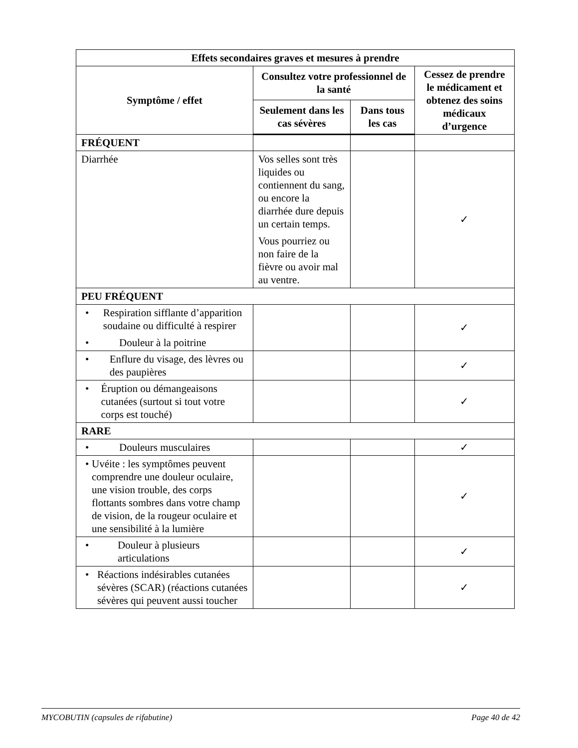| Effets secondaires graves et mesures à prendre | | | |
| --- | --- | --- | --- |
| Symptôme / effet | Consultez votre professionnel de la santé | | Cessez de prendre le médicament et obtenez des soins médicaux d’urgence |
| | Seulement dans les cas sévères | Dans tous les cas | |
| FRÉQUENT | | | |
| Diarrhée | Vos selles sont très liquides ou contiennent du sang, ou encore la diarrhée dure depuis un certain temps. Vous pourriez ou non faire de la fièvre ou avoir mal au ventre. | | ✓ |
| PEU FRÉQUENT | | | |
| • Respiration sifflante d’apparition soudaine ou difficulté à respirer • Douleur à la poitrine | | | ✓ |
| • Enflure du visage, des lèvres ou des paupières | | | ✓ |
| • Éruption ou démangeaisons cutanées (surtout si tout votre corps est touché) | | | ✓ |
| RARE | | | |
| • Douleurs musculaires | | | ✓ |
| • Uvéite : les symptômes peuvent comprendre une douleur oculaire, une vision trouble, des corps flottants sombres dans votre champ de vision, de la rougeur oculaire et une sensibilité à la lumière | | | ✓ |
| • Douleur à plusieurs articulations | | | ✓ |
| • Réactions indésirables cutanées sévères (SCAR) (réactions cutanées sévères qui peuvent aussi toucher | | | ✓ |
MYCOBUTIN (capsules de rifabutine) Page 40 de 42